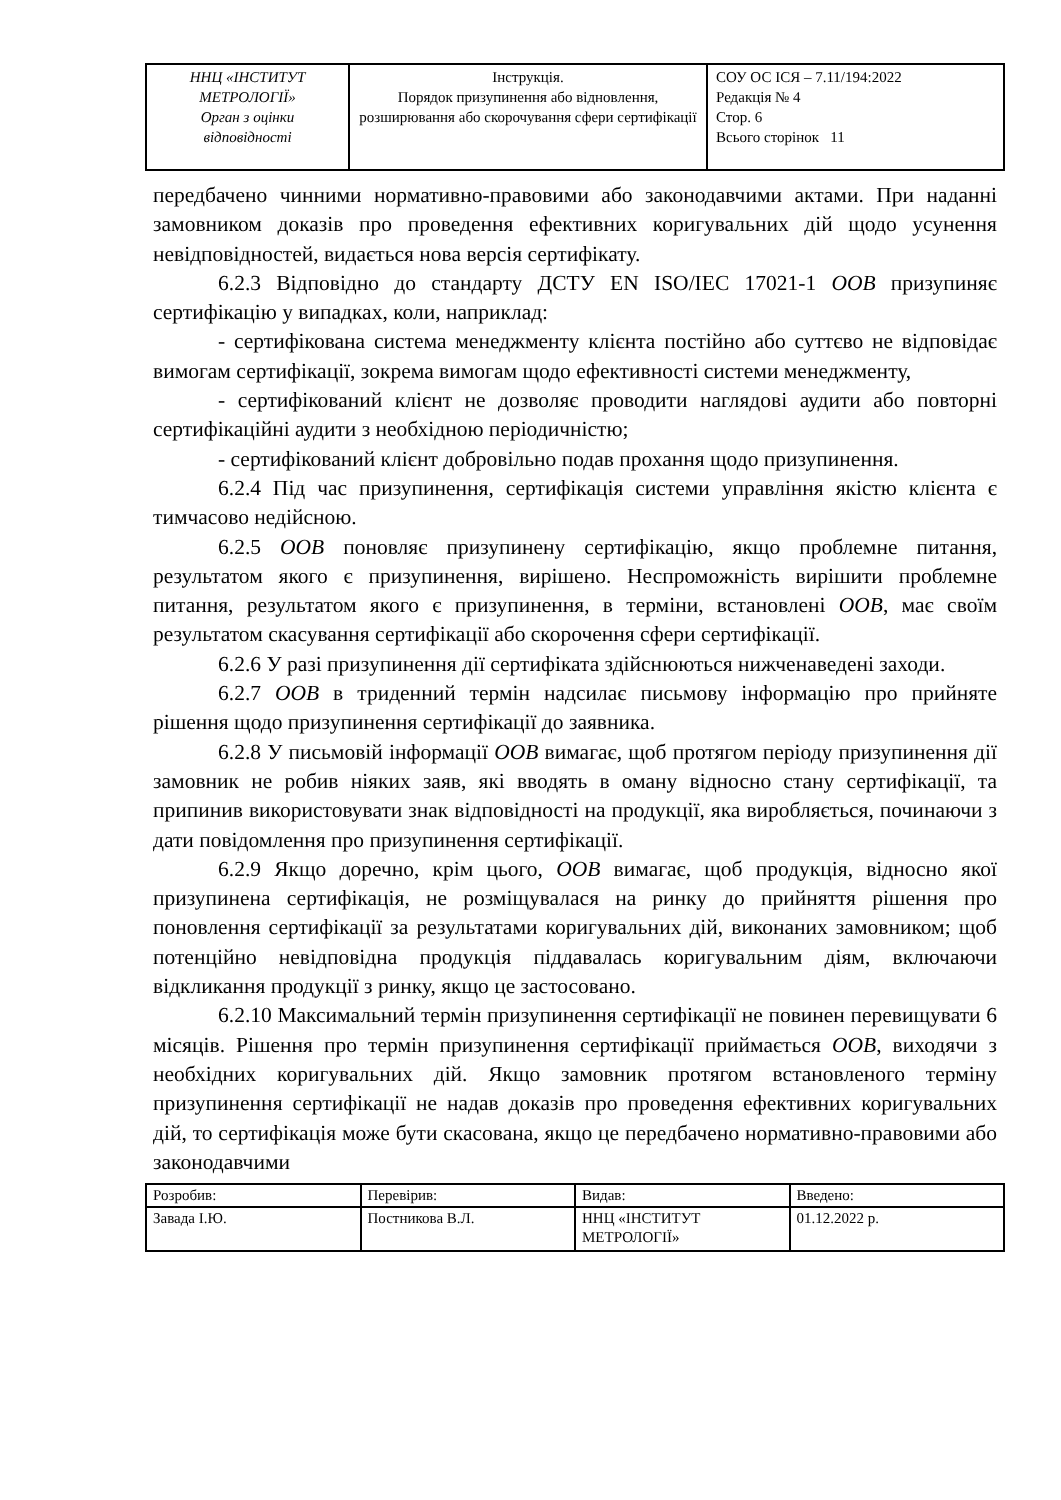| ННЦ «ІНСТИТУТ МЕТРОЛОГІЇ» Орган з оцінки відповідності | Інструкція. Порядок призупинення або відновлення, розширювання або скорочування сфери сертифікації | СОУ ОС ІСЯ – 7.11/194:2022 Редакція № 4 Стор. 6 Всього сторінок 11 |
передбачено чинними нормативно-правовими або законодавчими актами. При наданні замовником доказів про проведення ефективних коригувальних дій щодо усунення невідповідностей, видається нова версія сертифікату.
6.2.3 Відповідно до стандарту ДСТУ EN ISO/IEC 17021-1 ООВ призупиняє сертифікацію у випадках, коли, наприклад:
- сертифікована система менеджменту клієнта постійно або суттєво не відповідає вимогам сертифікації, зокрема вимогам щодо ефективності системи менеджменту,
- сертифікований клієнт не дозволяє проводити наглядові аудити або повторні сертифікаційні аудити з необхідною періодичністю;
- сертифікований клієнт добровільно подав прохання щодо призупинення.
6.2.4 Під час призупинення, сертифікація системи управління якістю клієнта є тимчасово недійсною.
6.2.5 ООВ поновляє призупинену сертифікацію, якщо проблемне питання, результатом якого є призупинення, вирішено. Неспроможність вирішити проблемне питання, результатом якого є призупинення, в терміни, встановлені ООВ, має своїм результатом скасування сертифікації або скорочення сфери сертифікації.
6.2.6 У разі призупинення дії сертифіката здійснюються нижченаведені заходи.
6.2.7 ООВ в триденний термін надсилає письмову інформацію про прийняте рішення щодо призупинення сертифікації до заявника.
6.2.8 У письмовій інформації ООВ вимагає, щоб протягом періоду призупинення дії замовник не робив ніяких заяв, які вводять в оману відносно стану сертифікації, та припинив використовувати знак відповідності на продукції, яка виробляється, починаючи з дати повідомлення про призупинення сертифікації.
6.2.9 Якщо доречно, крім цього, ООВ вимагає, щоб продукція, відносно якої призупинена сертифікація, не розміщувалася на ринку до прийняття рішення про поновлення сертифікації за результатами коригувальних дій, виконаних замовником; щоб потенційно невідповідна продукція піддавалась коригувальним діям, включаючи відкликання продукції з ринку, якщо це застосовано.
6.2.10 Максимальний термін призупинення сертифікації не повинен перевищувати 6 місяців. Рішення про термін призупинення сертифікації приймається ООВ, виходячи з необхідних коригувальних дій. Якщо замовник протягом встановленого терміну призупинення сертифікації не надав доказів про проведення ефективних коригувальних дій, то сертифікація може бути скасована, якщо це передбачено нормативно-правовими або законодавчими
| Розробив: | Перевірив: | Видав: | Введено: |
| Завада І.Ю. | Постникова В.Л. | ННЦ «ІНСТИТУТ МЕТРОЛОГІЇ» | 01.12.2022 р. |